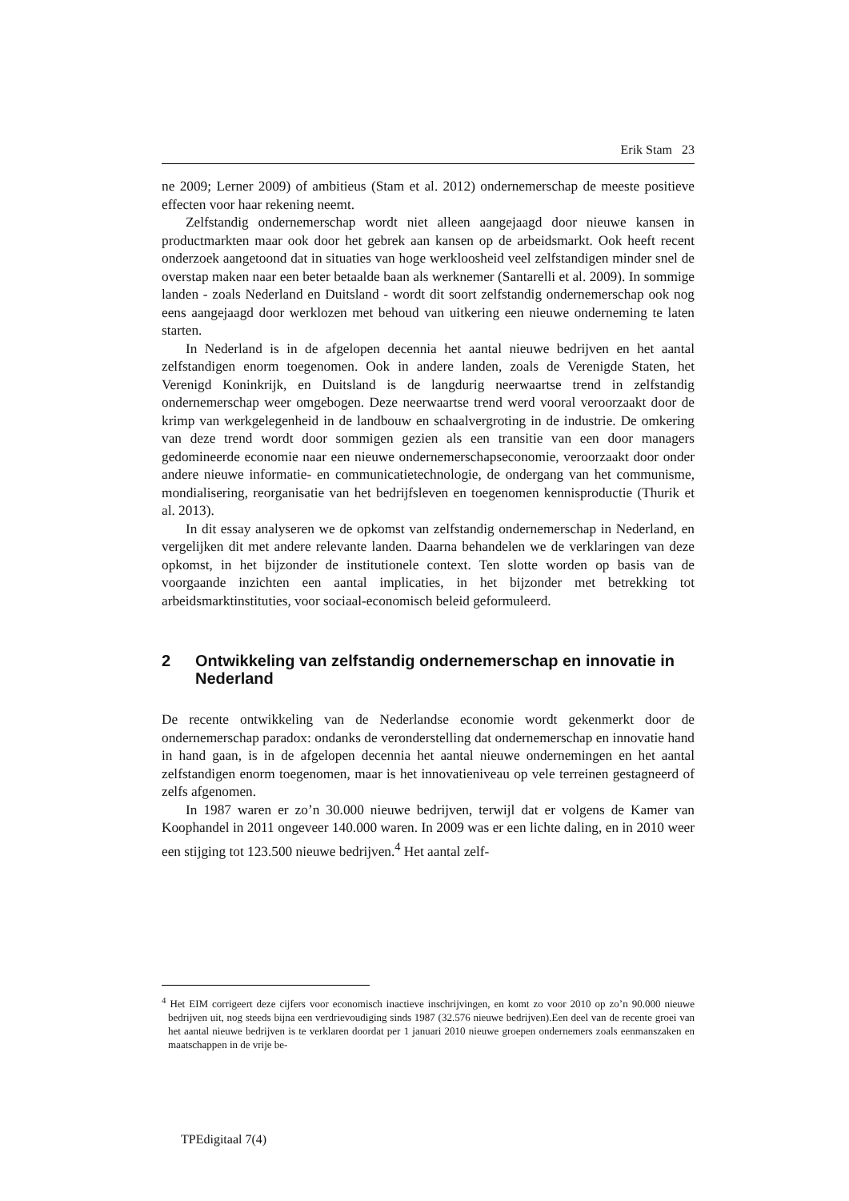Erik Stam 23
ne 2009; Lerner 2009) of ambitieus (Stam et al. 2012) ondernemerschap de meeste positieve effecten voor haar rekening neemt.
Zelfstandig ondernemerschap wordt niet alleen aangejaagd door nieuwe kansen in productmarkten maar ook door het gebrek aan kansen op de arbeidsmarkt. Ook heeft recent onderzoek aangetoond dat in situaties van hoge werkloosheid veel zelfstandigen minder snel de overstap maken naar een beter betaalde baan als werknemer (Santarelli et al. 2009). In sommige landen - zoals Nederland en Duitsland - wordt dit soort zelfstandig ondernemerschap ook nog eens aangejaagd door werklozen met behoud van uitkering een nieuwe onderneming te laten starten.
In Nederland is in de afgelopen decennia het aantal nieuwe bedrijven en het aantal zelfstandigen enorm toegenomen. Ook in andere landen, zoals de Verenigde Staten, het Verenigd Koninkrijk, en Duitsland is de langdurig neerwaartse trend in zelfstandig ondernemerschap weer omgebogen. Deze neerwaartse trend werd vooral veroorzaakt door de krimp van werkgelegenheid in de landbouw en schaalvergroting in de industrie. De omkering van deze trend wordt door sommigen gezien als een transitie van een door managers gedomineerde economie naar een nieuwe ondernemerschapseconomie, veroorzaakt door onder andere nieuwe informatie- en communicatietechnologie, de ondergang van het communisme, mondialisering, reorganisatie van het bedrijfsleven en toegenomen kennisproductie (Thurik et al. 2013).
In dit essay analyseren we de opkomst van zelfstandig ondernemerschap in Nederland, en vergelijken dit met andere relevante landen. Daarna behandelen we de verklaringen van deze opkomst, in het bijzonder de institutionele context. Ten slotte worden op basis van de voorgaande inzichten een aantal implicaties, in het bijzonder met betrekking tot arbeidsmarktinstituties, voor sociaal-economisch beleid geformuleerd.
2 Ontwikkeling van zelfstandig ondernemerschap en innovatie in Nederland
De recente ontwikkeling van de Nederlandse economie wordt gekenmerkt door de ondernemerschap paradox: ondanks de veronderstelling dat ondernemerschap en innovatie hand in hand gaan, is in de afgelopen decennia het aantal nieuwe ondernemingen en het aantal zelfstandigen enorm toegenomen, maar is het innovatieniveau op vele terreinen gestagneerd of zelfs afgenomen.
In 1987 waren er zo’n 30.000 nieuwe bedrijven, terwijl dat er volgens de Kamer van Koophandel in 2011 ongeveer 140.000 waren. In 2009 was er een lichte daling, en in 2010 weer een stijging tot 123.500 nieuwe bedrijven.<sup>4</sup> Het aantal zelf-
<sup>4</sup> Het EIM corrigeert deze cijfers voor economisch inactieve inschrijvingen, en komt zo voor 2010 op zo’n 90.000 nieuwe bedrijven uit, nog steeds bijna een verdrievoudiging sinds 1987 (32.576 nieuwe bedrijven).Een deel van de recente groei van het aantal nieuwe bedrijven is te verklaren doordat per 1 januari 2010 nieuwe groepen ondernemers zoals eenmanszaken en maatschappen in de vrije be-
TPEdigitaal 7(4)